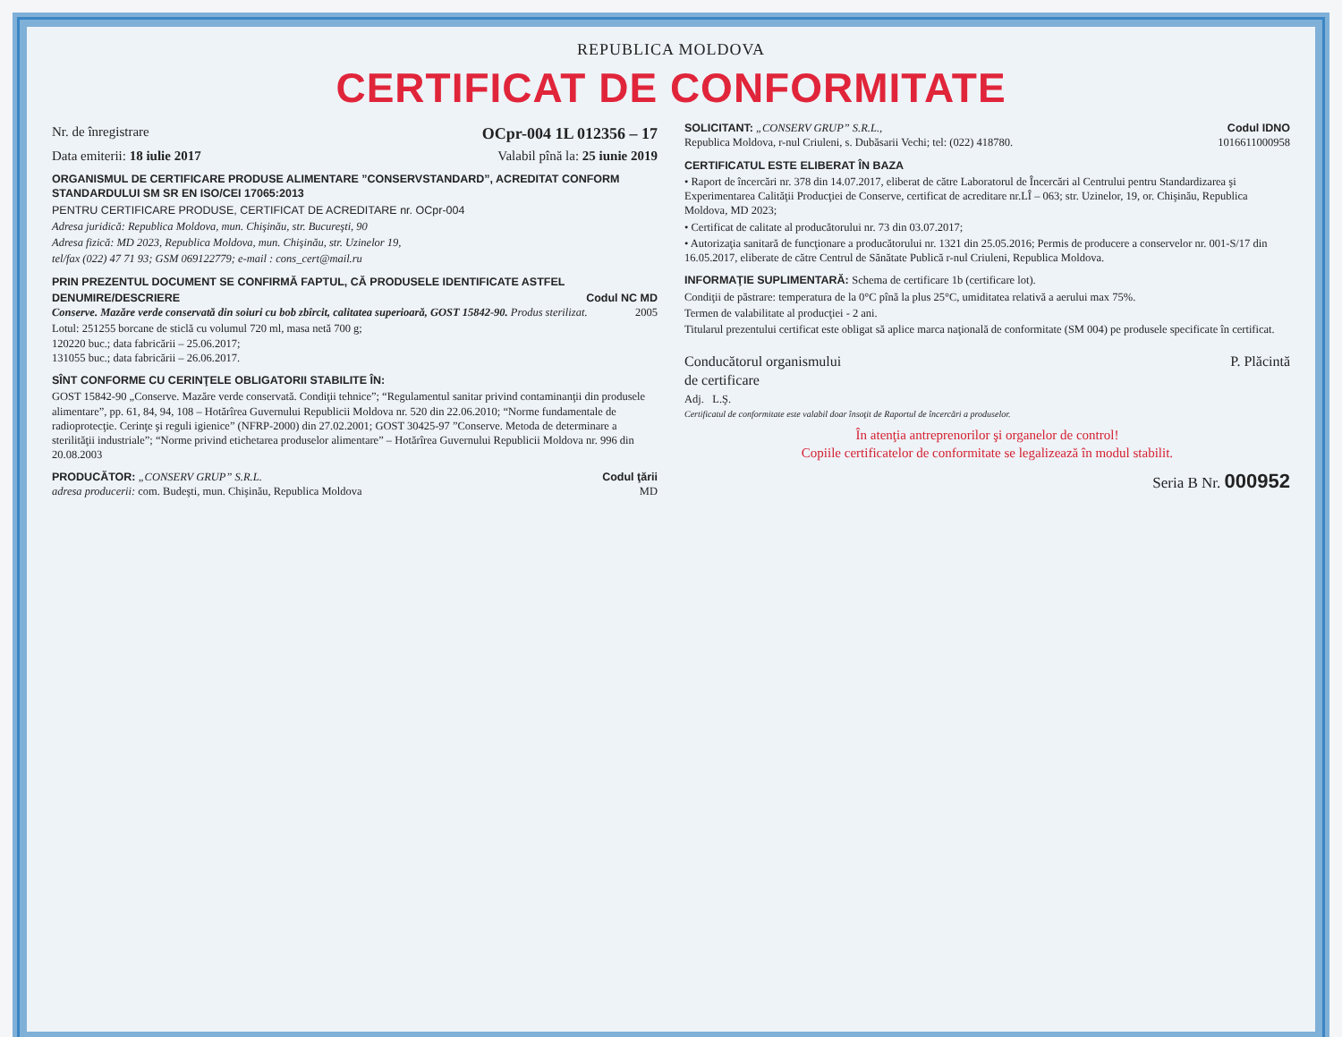REPUBLICA MOLDOVA
CERTIFICAT DE CONFORMITATE
Nr. de înregistrare OCpr-004 1L 012356 – 17
Data emiterii: 18 iulie 2017 Valabil pînă la: 25 iunie 2019
ORGANISMUL DE CERTIFICARE PRODUSE ALIMENTARE ”CONSERVSTANDARD”, ACREDITAT CONFORM STANDARDULUI SM SR EN ISO/CEI 17065:2013
PENTRU CERTIFICARE PRODUSE, CERTIFICAT DE ACREDITARE nr. OCpr-004
Adresa juridică: Republica Moldova, mun. Chişinău, str. Bucureşti, 90
Adresa fizică: MD 2023, Republica Moldova, mun. Chişinău, str. Uzinelor 19,
tel/fax (022) 47 71 93; GSM 069122779; e-mail : cons_cert@mail.ru
PRIN PREZENTUL DOCUMENT SE CONFIRMĂ FAPTUL, CĂ PRODUSELE IDENTIFICATE ASTFEL
DENUMIRE/DESCRIERE Codul NC MD
Conserve. Mazăre verde conservată din soiuri cu bob zbîrcit, calitatea superioară, GOST 15842-90. Produs sterilizat. 2005
Lotul: 251255 borcane de sticlă cu volumul 720 ml, masa netă 700 g;
120220 buc.; data fabricării – 25.06.2017;
131055 buc.; data fabricării – 26.06.2017.
SÎNT CONFORME CU CERINŢELE OBLIGATORII STABILITE ÎN:
GOST 15842-90 „Conserve. Mazăre verde conservată. Condiţii tehnice”; “Regulamentul sanitar privind contaminanţii din produsele alimentare”, pp. 61, 84, 94, 108 – Hotărîrea Guvernului Republicii Moldova nr. 520 din 22.06.2010; “Norme fundamentale de radioprotecţie. Cerinţe şi reguli igienice” (NFRP-2000) din 27.02.2001; GOST 30425-97 ”Conserve. Metoda de determinare a sterilităţii industriale”; “Norme privind etichetarea produselor alimentare” – Hotărîrea Guvernului Republicii Moldova nr. 996 din 20.08.2003
PRODUCĂTOR: „CONSERV GRUP” S.R.L. Codul ţării
adresa producerii: com. Budeşti, mun. Chişinău, Republica Moldova MD
SOLICITANT: „CONSERV GRUP” S.R.L., Codul IDNO
Republica Moldova, r-nul Criuleni, s. Dubăsarii Vechi; tel: (022) 418780. 1016611000958
CERTIFICATUL ESTE ELIBERAT ÎN BAZA
• Raport de încercări nr. 378 din 14.07.2017, eliberat de către Laboratorul de Încercări al Centrului pentru Standardizarea şi Experimentarea Calităţii Producţiei de Conserve, certificat de acreditare nr.LÎ – 063; str. Uzinelor, 19, or. Chişinău, Republica Moldova, MD 2023;
• Certificat de calitate al producătorului nr. 73 din 03.07.2017;
• Autorizaţia sanitară de funcţionare a producătorului nr. 1321 din 25.05.2016; Permis de producere a conservelor nr. 001-S/17 din 16.05.2017, eliberate de către Centrul de Sănătate Publică r-nul Criuleni, Republica Moldova.
INFORMAŢIE SUPLIMENTARĂ: Schema de certificare 1b (certificare lot).
Condiţii de păstrare: temperatura de la 0°C pînă la plus 25°C, umiditatea relativă a aerului max 75%.
Termen de valabilitate al producţiei - 2 ani.
Titularul prezentului certificat este obligat să aplice marca naţională de conformitate (SM 004) pe produsele specificate în certificat.
Conducătorul organismului
de certificare P. Plăcintă
Adj. L.Ş.
Certificatul de conformitate este valabil doar însoţit de Raportul de încercări a produselor.
În atenţia antreprenorilor şi organelor de control!
Copiile certificatelor de conformitate se legalizează în modul stabilit.
Seria B Nr. 000952